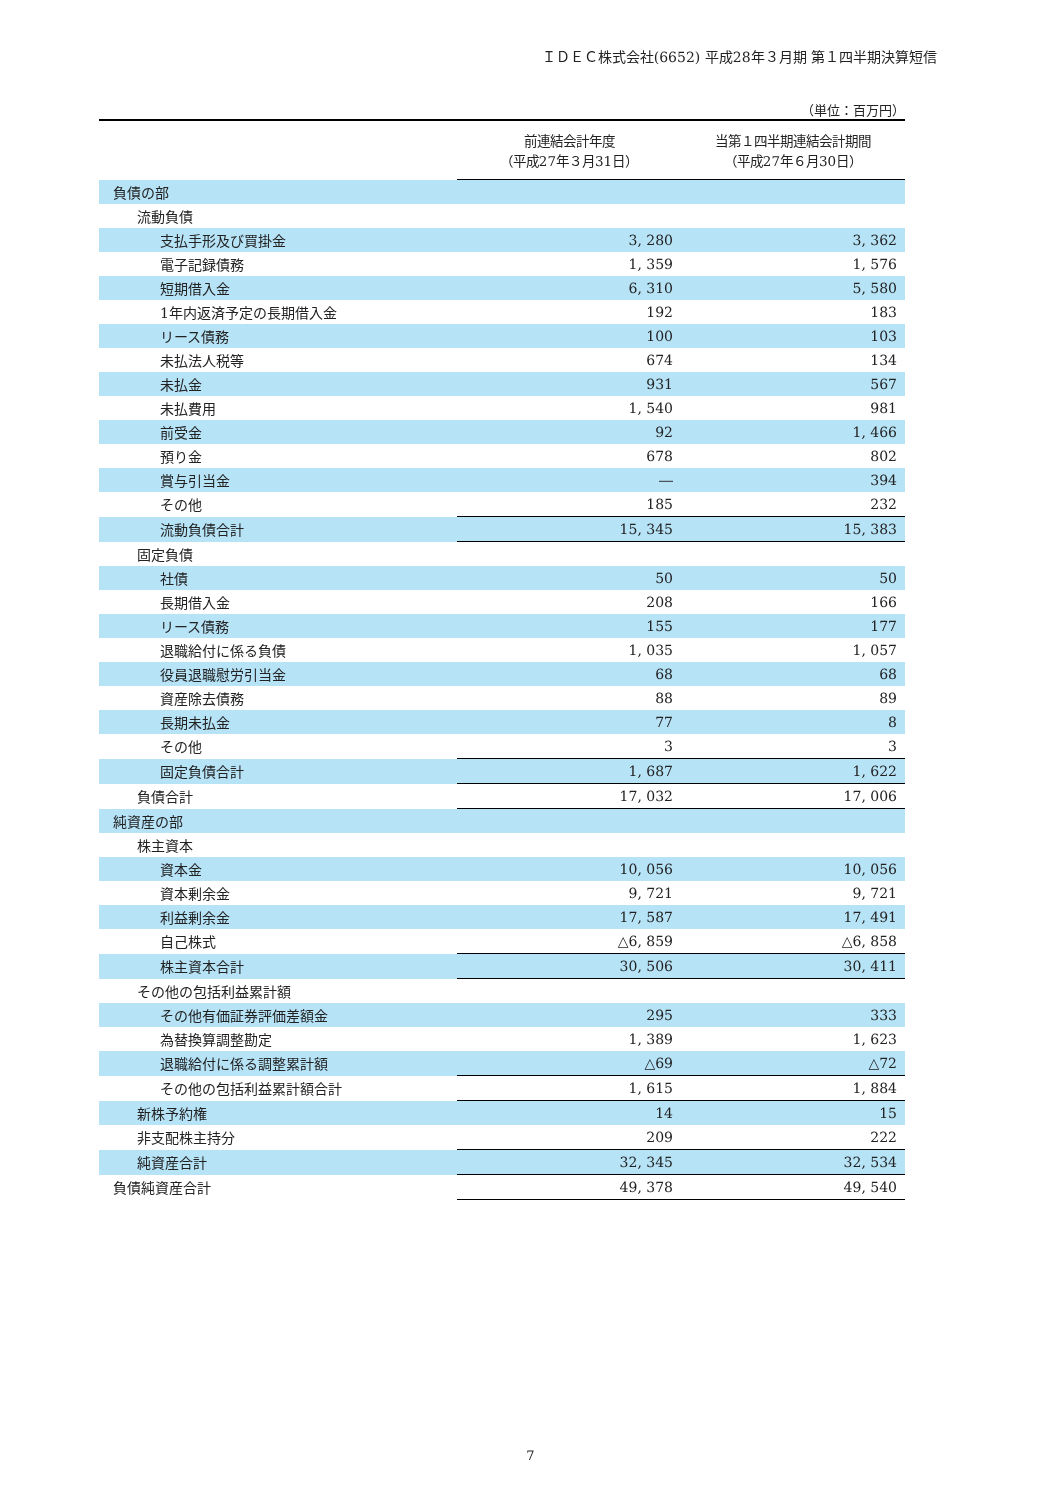ＩＤＥＣ株式会社(6652) 平成28年３月期 第１四半期決算短信
（単位：百万円）
| | 前連結会計年度 （平成27年３月31日） | 当第１四半期連結会計期間 （平成27年６月30日） |
| --- | --- | --- |
| 負債の部 | | |
| 流動負債 | | |
| 支払手形及び買掛金 | 3, 280 | 3, 362 |
| 電子記録債務 | 1, 359 | 1, 576 |
| 短期借入金 | 6, 310 | 5, 580 |
| 1年内返済予定の長期借入金 | 192 | 183 |
| リース債務 | 100 | 103 |
| 未払法人税等 | 674 | 134 |
| 未払金 | 931 | 567 |
| 未払費用 | 1, 540 | 981 |
| 前受金 | 92 | 1, 466 |
| 預り金 | 678 | 802 |
| 賞与引当金 | ― | 394 |
| その他 | 185 | 232 |
| 流動負債合計 | 15, 345 | 15, 383 |
| 固定負債 | | |
| 社債 | 50 | 50 |
| 長期借入金 | 208 | 166 |
| リース債務 | 155 | 177 |
| 退職給付に係る負債 | 1, 035 | 1, 057 |
| 役員退職慰労引当金 | 68 | 68 |
| 資産除去債務 | 88 | 89 |
| 長期未払金 | 77 | 8 |
| その他 | 3 | 3 |
| 固定負債合計 | 1, 687 | 1, 622 |
| 負債合計 | 17, 032 | 17, 006 |
| 純資産の部 | | |
| 株主資本 | | |
| 資本金 | 10, 056 | 10, 056 |
| 資本剰余金 | 9, 721 | 9, 721 |
| 利益剰余金 | 17, 587 | 17, 491 |
| 自己株式 | △6, 859 | △6, 858 |
| 株主資本合計 | 30, 506 | 30, 411 |
| その他の包括利益累計額 | | |
| その他有価証券評価差額金 | 295 | 333 |
| 為替換算調整勘定 | 1, 389 | 1, 623 |
| 退職給付に係る調整累計額 | △69 | △72 |
| その他の包括利益累計額合計 | 1, 615 | 1, 884 |
| 新株予約権 | 14 | 15 |
| 非支配株主持分 | 209 | 222 |
| 純資産合計 | 32, 345 | 32, 534 |
| 負債純資産合計 | 49, 378 | 49, 540 |
7